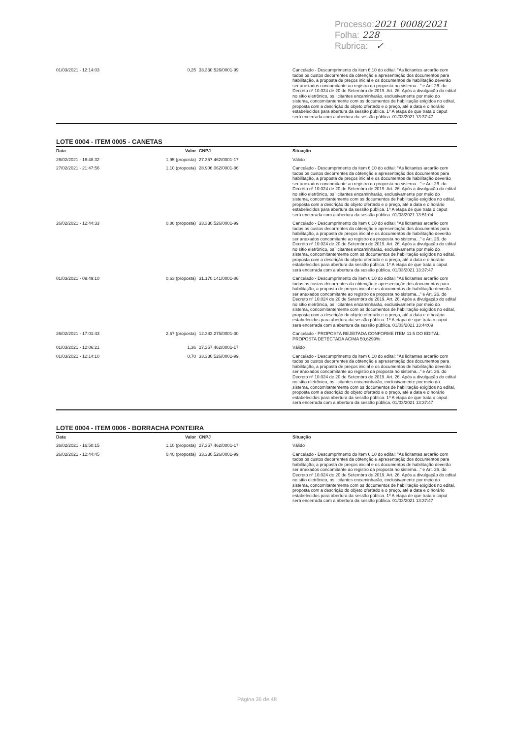Processo:2021 0008/2021
Folha: 228
Rubrica: ✓
| 01/03/2021 - 12:14:03 | 0,25 | 33.330.526/0001-99 | Cancelado - Descumprimento do item 6.10 do edital: "As licitantes arcarão com todos os custos decorrentes da obtenção e apresentação dos documentos para habilitação, a proposta de preços inicial e os documentos de habilitação deverão ser anexados concomitante ao registro da proposta no sistema..." e Art. 26. do Decreto nº 10.024 de 20 de Setembro de 2019. Art. 26. Após a divulgação do edital no sítio eletrônico, os licitantes encaminharão, exclusivamente por meio do sistema, concomitantemente com os documentos de habilitação exigidos no edital, proposta com a descrição do objeto ofertado e o preço, até a data e o horário estabelecidos para abertura da sessão pública. 1º A etapa de que trata o caput será encerrada com a abertura da sessão pública. 01/03/2021 13:37:47 |
LOTE 0004 - ITEM 0005 - CANETAS
| Data | Valor | CNPJ | Situação |
| --- | --- | --- | --- |
| 26/02/2021 - 16:48:32 | 1,95 (proposta) | 27.357.462/0001-17 | Válido |
| 27/02/2021 - 21:47:56 | 1,10 (proposta) | 28.906.062/0001-86 | Cancelado - Descumprimento do item 6.10 do edital: "As licitantes arcarão com todos os custos decorrentes da obtenção e apresentação dos documentos para habilitação, a proposta de preços inicial e os documentos de habilitação deverão ser anexados concomitante ao registro da proposta no sistema..." e Art. 26. do Decreto nº 10.024 de 20 de Setembro de 2019. Art. 26. Após a divulgação do edital no sítio eletrônico, os licitantes encaminharão, exclusivamente por meio do sistema, concomitantemente com os documentos de habilitação exigidos no edital, proposta com a descrição do objeto ofertado e o preço, até a data e o horário estabelecidos para abertura da sessão pública. 1º A etapa de que trata o caput será encerrada com a abertura da sessão pública. 01/03/2021 13:51:04 |
| 26/02/2021 - 12:44:33 | 0,80 (proposta) | 33.330.526/0001-99 | Cancelado - Descumprimento do item 6.10 do edital: "As licitantes arcarão com todos os custos decorrentes da obtenção e apresentação dos documentos para habilitação, a proposta de preços inicial e os documentos de habilitação deverão ser anexados concomitante ao registro da proposta no sistema..." e Art. 26. do Decreto nº 10.024 de 20 de Setembro de 2019. Art. 26. Após a divulgação do edital no sítio eletrônico, os licitantes encaminharão, exclusivamente por meio do sistema, concomitantemente com os documentos de habilitação exigidos no edital, proposta com a descrição do objeto ofertado e o preço, até a data e o horário estabelecidos para abertura da sessão pública. 1º A etapa de que trata o caput será encerrada com a abertura da sessão pública. 01/03/2021 13:37:47 |
| 01/03/2021 - 09:49:10 | 0,63 (proposta) | 31.170.141/0001-86 | Cancelado - Descumprimento do item 6.10 do edital: "As licitantes arcarão com todos os custos decorrentes da obtenção e apresentação dos documentos para habilitação, a proposta de preços inicial e os documentos de habilitação deverão ser anexados concomitante ao registro da proposta no sistema..." e Art. 26. do Decreto nº 10.024 de 20 de Setembro de 2019. Art. 26. Após a divulgação do edital no sítio eletrônico, os licitantes encaminharão, exclusivamente por meio do sistema, concomitantemente com os documentos de habilitação exigidos no edital, proposta com a descrição do objeto ofertado e o preço, até a data e o horário estabelecidos para abertura da sessão pública. 1º A etapa de que trata o caput será encerrada com a abertura da sessão pública. 01/03/2021 13:44:09 |
| 26/02/2021 - 17:01:43 | 2,67 (proposta) | 12.383.275/0001-30 | Cancelado - PROPOSTA REJEITADA CONFORME ITEM 11.5 DO EDITAL. PROPOSTA DETECTADA ACIMA 50,6299% |
| 01/03/2021 - 12:06:21 | 1,36 | 27.357.462/0001-17 | Válido |
| 01/03/2021 - 12:14:10 | 0,70 | 33.330.526/0001-99 | Cancelado - Descumprimento do item 6.10 do edital: "As licitantes arcarão com todos os custos decorrentes da obtenção e apresentação dos documentos para habilitação, a proposta de preços inicial e os documentos de habilitação deverão ser anexados concomitante ao registro da proposta no sistema..." e Art. 26. do Decreto nº 10.024 de 20 de Setembro de 2019. Art. 26. Após a divulgação do edital no sítio eletrônico, os licitantes encaminharão, exclusivamente por meio do sistema, concomitantemente com os documentos de habilitação exigidos no edital, proposta com a descrição do objeto ofertado e o preço, até a data e o horário estabelecidos para abertura da sessão pública. 1º A etapa de que trata o caput será encerrada com a abertura da sessão pública. 01/03/2021 13:37:47 |
LOTE 0004 - ITEM 0006 - BORRACHA PONTEIRA
| Data | Valor | CNPJ | Situação |
| --- | --- | --- | --- |
| 26/02/2021 - 16:50:15 | 1,10 (proposta) | 27.357.462/0001-17 | Válido |
| 26/02/2021 - 12:44:45 | 0,40 (proposta) | 33.330.526/0001-99 | Cancelado - Descumprimento do item 6.10 do edital: "As licitantes arcarão com todos os custos decorrentes da obtenção e apresentação dos documentos para habilitação, a proposta de preços inicial e os documentos de habilitação deverão ser anexados concomitante ao registro da proposta no sistema..." e Art. 26. do Decreto nº 10.024 de 20 de Setembro de 2019. Art. 26. Após a divulgação do edital no sítio eletrônico, os licitantes encaminharão, exclusivamente por meio do sistema, concomitantemente com os documentos de habilitação exigidos no edital, proposta com a descrição do objeto ofertado e o preço, até a data e o horário estabelecidos para abertura da sessão pública. 1º A etapa de que trata o caput será encerrada com a abertura da sessão pública. 01/03/2021 13:37:47 |
Página 36 de 48